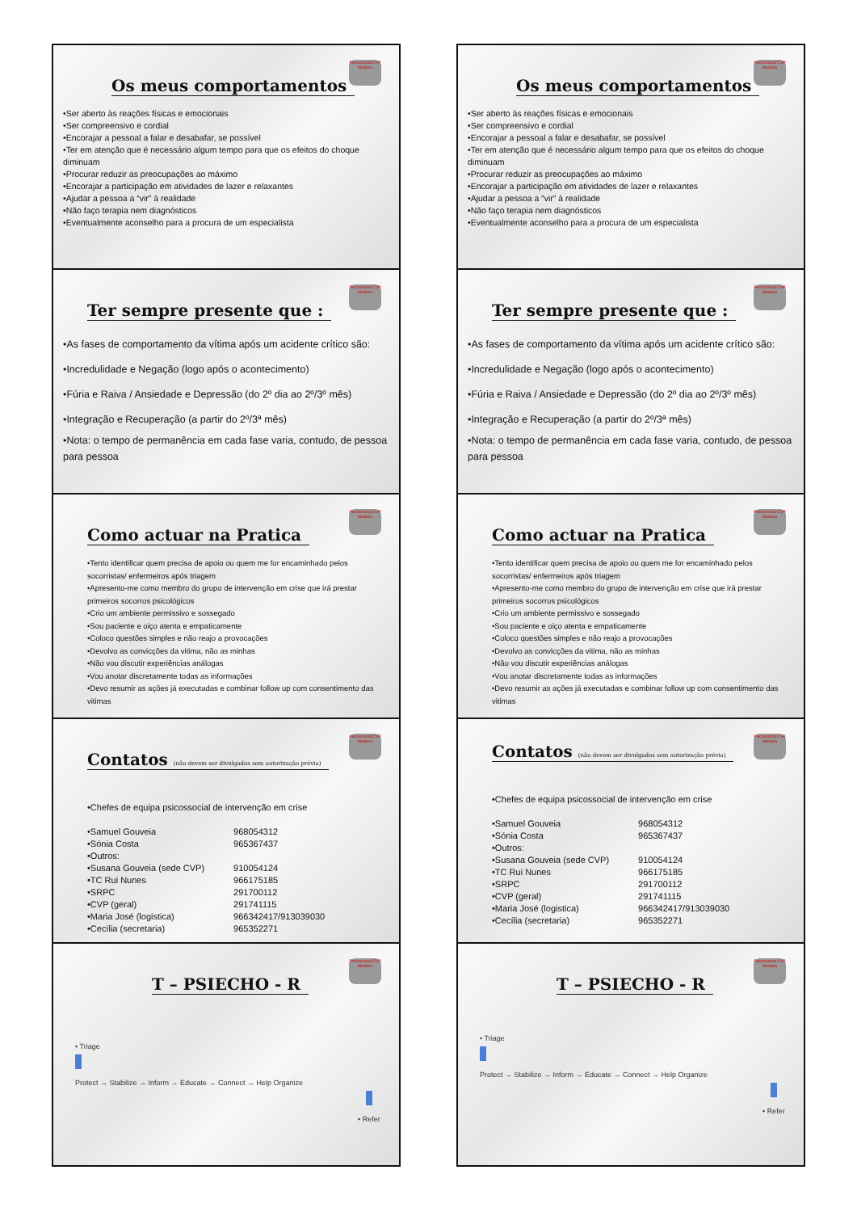Psicossocial CVP Madeira
Os meus comportamentos
•Ser aberto às reações físicas e emocionais
•Ser compreensivo e cordial
•Encorajar a pessoal a falar e desabafar, se possível
•Ter em atenção que é necessário algum tempo para que os efeitos do choque diminuam
•Procurar reduzir as preocupações ao máximo
•Encorajar a participação em atividades de lazer e relaxantes
•Ajudar a pessoa a “vir” à realidade
•Não faço terapia nem diagnósticos
•Eventualmente aconselho para a procura de um especialista
Psicossocial CVP Madeira
Ter sempre presente que :
•As fases de comportamento da vítima após um acidente crítico são:
•Incredulidade e Negação (logo após o acontecimento)
•Fúria e Raiva / Ansiedade e Depressão (do 2º dia ao 2º/3º mês)
•Integração e Recuperação (a partir do 2º/3ª mês)
•Nota: o tempo de permanência em cada fase varia, contudo, de pessoa para pessoa
Psicossocial CVP Madeira
Como actuar na Pratica
•Tento identificar quem precisa de apoio ou quem me for encaminhado pelos socorristas/ enfermeiros após triagem
•Apresento-me como membro do grupo de intervenção em crise que irá prestar primeiros socorros psicológicos
•Crio um ambiente permissivo e sossegado
•Sou paciente e oiço atenta e empaticamente
•Coloco questões simples e não reajo a provocações
•Devolvo as convicções da vitima, não as minhas
•Não vou discutir experiências análogas
•Vou anotar discretamente todas as informações
•Devo resumir as ações já executadas e combinar follow up com consentimento das vitimas
Psicossocial CVP Madeira
Contatos (não devem ser divulgados sem autorização prévia)
•Chefes de equipa psicossocial de intervenção em crise
•Samuel Gouveia 968054312
•Sónia Costa 965367437
•Outros:
•Susana Gouveia (sede CVP) 910054124
•TC Rui Nunes 966175185
•SRPC 291700112
•CVP (geral) 291741115
•Maria José (logistica) 966342417/913039030
•Cecília (secretaria) 965352271
Psicossocial CVP Madeira
T – PSIECHO - R
• Triage
Protect → Stabilize → Inform → Educate → Connect → Help Organize
• Refer
Psicossocial CVP Madeira
Os meus comportamentos
•Ser aberto às reações físicas e emocionais
•Ser compreensivo e cordial
•Encorajar a pessoal a falar e desabafar, se possível
•Ter em atenção que é necessário algum tempo para que os efeitos do choque diminuam
•Procurar reduzir as preocupações ao máximo
•Encorajar a participação em atividades de lazer e relaxantes
•Ajudar a pessoa a “vir” à realidade
•Não faço terapia nem diagnósticos
•Eventualmente aconselho para a procura de um especialista
Psicossocial CVP Madeira
Ter sempre presente que :
•As fases de comportamento da vítima após um acidente crítico são:
•Incredulidade e Negação (logo após o acontecimento)
•Fúria e Raiva / Ansiedade e Depressão (do 2º dia ao 2º/3º mês)
•Integração e Recuperação (a partir do 2º/3ª mês)
•Nota: o tempo de permanência em cada fase varia, contudo, de pessoa para pessoa
Psicossocial CVP Madeira
Como actuar na Pratica
•Tento identificar quem precisa de apoio ou quem me for encaminhado pelos socorristas/ enfermeiros após triagem
•Apresento-me como membro do grupo de intervenção em crise que irá prestar primeiros socorros psicológicos
•Crio um ambiente permissivo e sossegado
•Sou paciente e oiço atenta e empaticamente
•Coloco questões simples e não reajo a provocações
•Devolvo as convicções da vitima, não as minhas
•Não vou discutir experiências análogas
•Vou anotar discretamente todas as informações
•Devo resumir as ações já executadas e combinar follow up com consentimento das vitimas
Psicossocial CVP Madeira
Contatos (não devem ser divulgados sem autorização prévia)
•Chefes de equipa psicossocial de intervenção em crise
•Samuel Gouveia 968054312
•Sónia Costa 965367437
•Outros:
•Susana Gouveia (sede CVP) 910054124
•TC Rui Nunes 966175185
•SRPC 291700112
•CVP (geral) 291741115
•Maria José (logistica) 966342417/913039030
•Cecília (secretaria) 965352271
Psicossocial CVP Madeira
T – PSIECHO - R
• Triage
Protect → Stabilize → Inform → Educate → Connect → Help Organize
• Refer